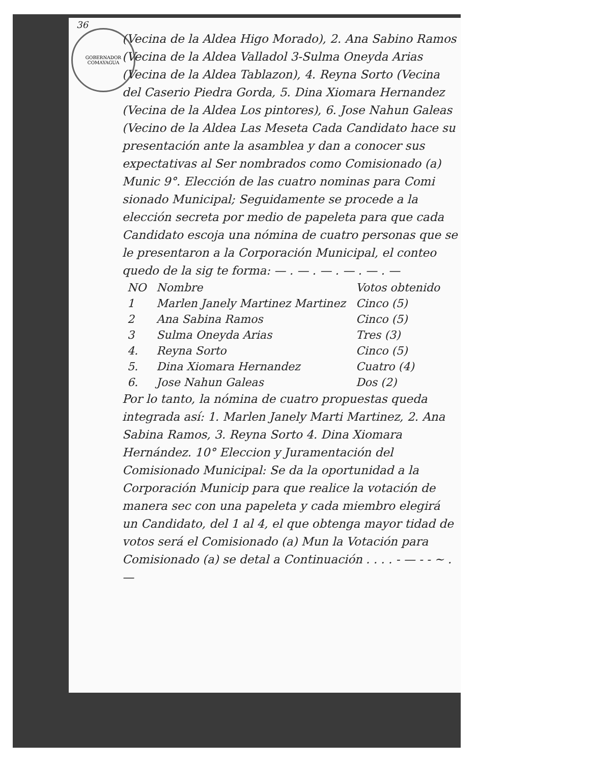GOBERNADOR COMAYAGUA
36
(Vecina de la Aldea Higo Morado), 2. Ana Sabino Ramos (Vecina de la Aldea Valladol 3-Sulma Oneyda Arias (Vecina de la Aldea Tablazon), 4. Reyna Sorto (Vecina del Caserio Piedra Gorda, 5. Dina Xiomara Hernandez (Vecina de la Aldea Los pintores), 6. Jose Nahun Galeas (Vecino de la Aldea Las Meseta Cada Candidato hace su presentación ante la asamblea y dan a conocer sus expectativas al Ser nombrados como Comisionado (a) Munic 9°. Elección de las cuatro nominas para Comi sionado Municipal; Seguidamente se procede a la elección secreta por medio de papeleta para que cada Candidato escoja una nómina de cuatro personas que se le presentaron a la Corporación Municipal, el conteo quedo de la sig te forma: — . — . — . — . — . —
| NO | Nombre | Votos obtenido |
| --- | --- | --- |
| 1 | Marlen Janely Martinez Martinez | Cinco (5) |
| 2 | Ana Sabina Ramos | Cinco (5) |
| 3 | Sulma Oneyda Arias | Tres (3) |
| 4. | Reyna Sorto | Cinco (5) |
| 5. | Dina Xiomara Hernandez | Cuatro (4) |
| 6. | Jose Nahun Galeas | Dos (2) |
Por lo tanto, la nómina de cuatro propuestas queda integrada así: 1. Marlen Janely Marti Martinez, 2. Ana Sabina Ramos, 3. Reyna Sorto 4. Dina Xiomara Hernández. 10° Eleccion y Juramentación del Comisionado Municipal: Se da la oportunidad a la Corporación Municip para que realice la votación de manera sec con una papeleta y cada miembro elegirá un Candidato, del 1 al 4, el que obtenga mayor tidad de votos será el Comisionado (a) Mun la Votación para Comisionado (a) se detal a Continuación . . . . - — - - ~ . —